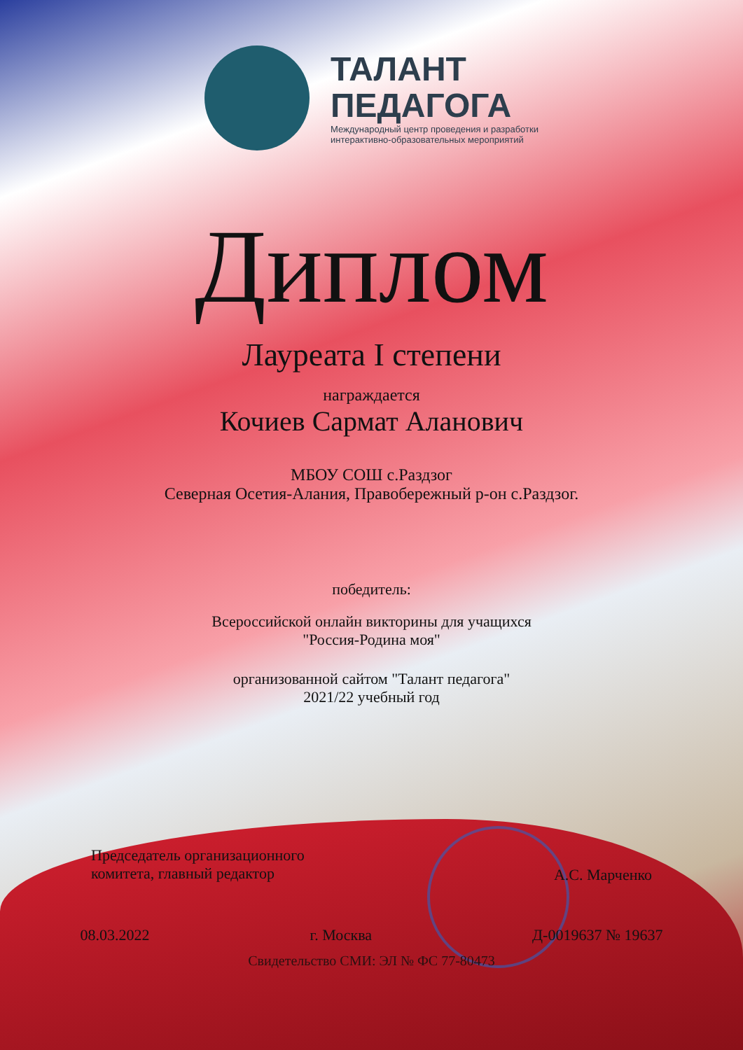ТАЛАНТ
ПЕДАГОГА
Международный центр проведения и разработки
интерактивно-образовательных мероприятий
Диплом
Лауреата I степени
награждается
Кочиев Сармат Аланович
МБОУ СОШ с.Раздзог
Северная Осетия-Алания, Правобережный р-он с.Раздзог.
победитель:
Всероссийской онлайн викторины для учащихся
"Россия-Родина моя"
организованной сайтом "Талант педагога"
2021/22 учебный год
Председатель организационного
комитета, главный редактор
А.С. Марченко
08.03.2022 г. Москва Д-0019637 № 19637
Свидетельство СМИ: ЭЛ № ФС 77-80473